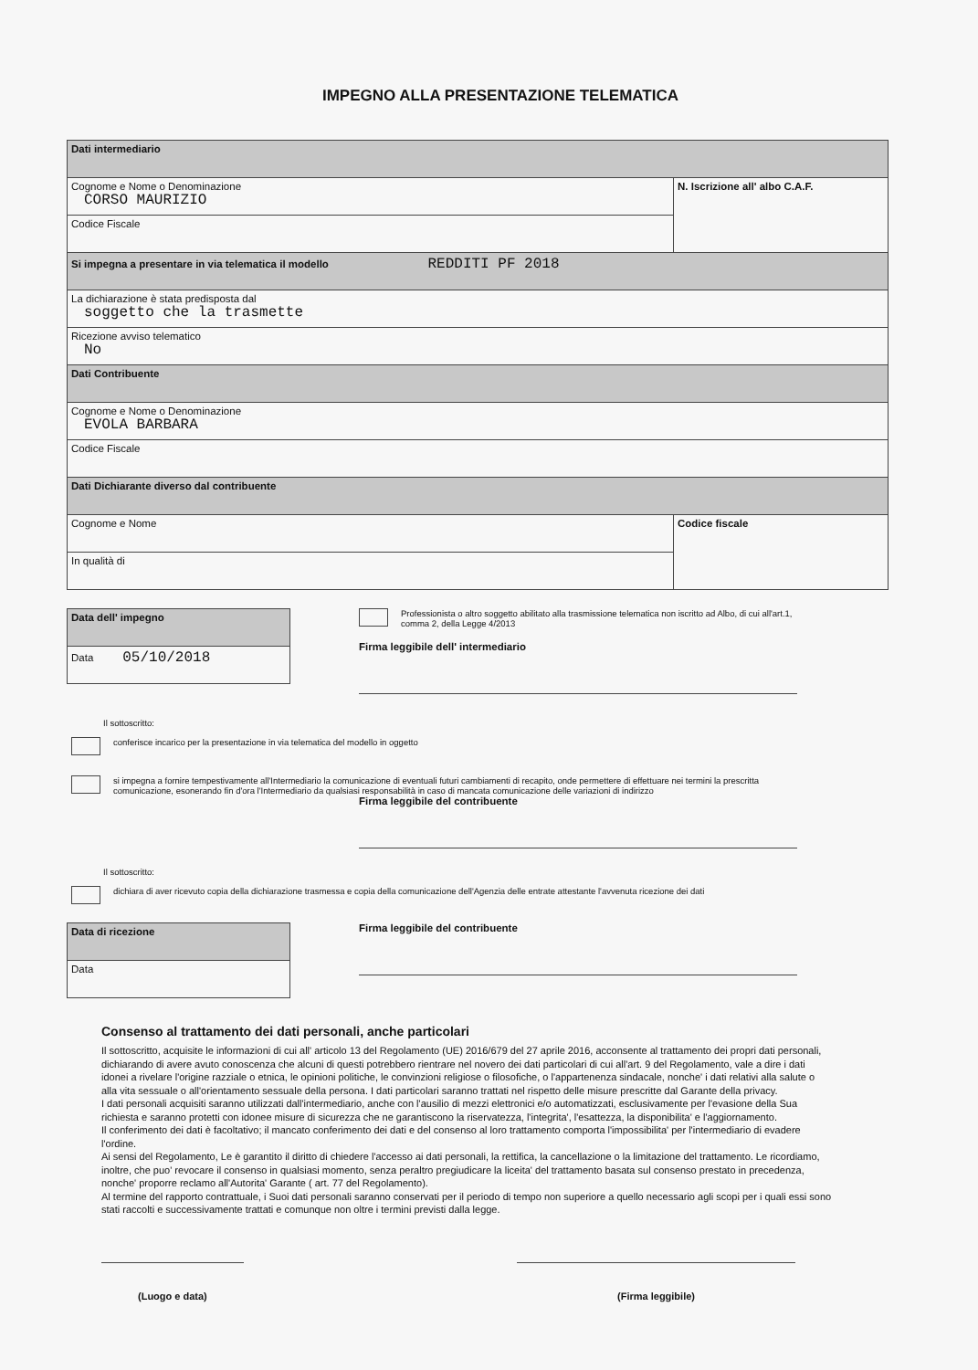IMPEGNO ALLA PRESENTAZIONE TELEMATICA
| Dati intermediario | |
| Cognome e Nome o Denominazione CORSO MAURIZIO | N. Iscrizione all' albo C.A.F. |
| Codice Fiscale | |
| Si impegna a presentare in via telematica il modello REDDITI PF 2018 | |
| La dichiarazione è stata predisposta dal soggetto che la trasmette | |
| Ricezione avviso telematico No | |
| Dati Contribuente | |
| Cognome e Nome o Denominazione EVOLA BARBARA | |
| Codice Fiscale | |
| Dati Dichiarante diverso dal contribuente | |
| Cognome e Nome | Codice fiscale |
| In qualità di | |
| Data dell' impegno |
| Data 05/10/2018 |
Professionista o altro soggetto abilitato alla trasmissione telematica non iscritto ad Albo, di cui all'art.1, comma 2, della Legge 4/2013
Firma leggibile dell' intermediario
Il sottoscritto:
conferisce incarico per la presentazione in via telematica del modello in oggetto
si impegna a fornire tempestivamente all'Intermediario la comunicazione di eventuali futuri cambiamenti di recapito, onde permettere di effettuare nei termini la prescritta comunicazione, esonerando fin d'ora l'Intermediario da qualsiasi responsabilità in caso di mancata comunicazione delle variazioni di indirizzo
Firma leggibile del contribuente
Il sottoscritto:
dichiara di aver ricevuto copia della dichiarazione trasmessa e copia della comunicazione dell'Agenzia delle entrate attestante l'avvenuta ricezione dei dati
| Data di ricezione |
| Data |
Firma leggibile del contribuente
Consenso al trattamento dei dati personali, anche particolari
Il sottoscritto, acquisite le informazioni di cui all' articolo 13 del Regolamento (UE) 2016/679 del 27 aprile 2016, acconsente al trattamento dei propri dati personali, dichiarando di avere avuto conoscenza che alcuni di questi potrebbero rientrare nel novero dei dati particolari di cui all'art. 9 del Regolamento, vale a dire i dati idonei a rivelare l'origine razziale o etnica, le opinioni politiche, le convinzioni religiose o filosofiche, o l'appartenenza sindacale, nonche' i dati relativi alla salute o alla vita sessuale o all'orientamento sessuale della persona. I dati particolari saranno trattati nel rispetto delle misure prescritte dal Garante della privacy.
I dati personali acquisiti saranno utilizzati dall'intermediario, anche con l'ausilio di mezzi elettronici e/o automatizzati, esclusivamente per l'evasione della Sua richiesta e saranno protetti con idonee misure di sicurezza che ne garantiscono la riservatezza, l'integrita', l'esattezza, la disponibilita' e l'aggiornamento.
Il conferimento dei dati è facoltativo; il mancato conferimento dei dati e del consenso al loro trattamento comporta l'impossibilita' per l'intermediario di evadere l'ordine.
Ai sensi del Regolamento, Le è garantito il diritto di chiedere l'accesso ai dati personali, la rettifica, la cancellazione o la limitazione del trattamento. Le ricordiamo, inoltre, che puo' revocare il consenso in qualsiasi momento, senza peraltro pregiudicare la liceita' del trattamento basata sul consenso prestato in precedenza, nonche' proporre reclamo all'Autorita' Garante ( art. 77 del Regolamento).
Al termine del rapporto contrattuale, i Suoi dati personali saranno conservati per il periodo di tempo non superiore a quello necessario agli scopi per i quali essi sono stati raccolti e successivamente trattati e comunque non oltre i termini previsti dalla legge.
(Luogo e data) (Firma leggibile)